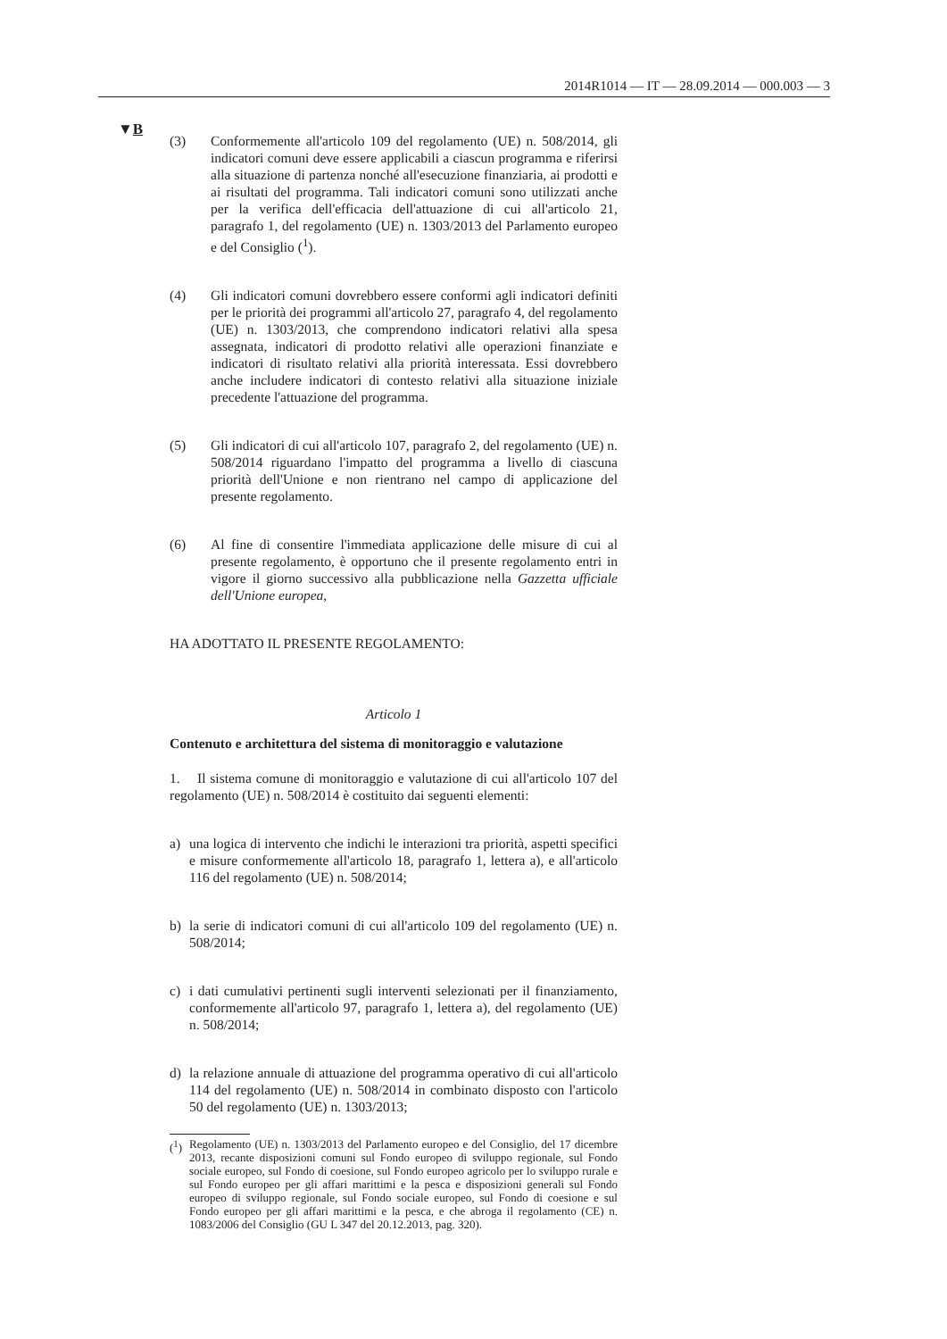2014R1014 — IT — 28.09.2014 — 000.003 — 3
▼B
(3) Conformemente all'articolo 109 del regolamento (UE) n. 508/2014, gli indicatori comuni deve essere applicabili a ciascun programma e riferirsi alla situazione di partenza nonché all'esecuzione finanziaria, ai prodotti e ai risultati del programma. Tali indicatori comuni sono utilizzati anche per la verifica dell'efficacia dell'attuazione di cui all'articolo 21, paragrafo 1, del regolamento (UE) n. 1303/2013 del Parlamento europeo e del Consiglio (<sup>1</sup>).
(4) Gli indicatori comuni dovrebbero essere conformi agli indicatori definiti per le priorità dei programmi all'articolo 27, paragrafo 4, del regolamento (UE) n. 1303/2013, che comprendono indicatori relativi alla spesa assegnata, indicatori di prodotto relativi alle operazioni finanziate e indicatori di risultato relativi alla priorità interessata. Essi dovrebbero anche includere indicatori di contesto relativi alla situazione iniziale precedente l'attuazione del programma.
(5) Gli indicatori di cui all'articolo 107, paragrafo 2, del regolamento (UE) n. 508/2014 riguardano l'impatto del programma a livello di ciascuna priorità dell'Unione e non rientrano nel campo di applicazione del presente regolamento.
(6) Al fine di consentire l'immediata applicazione delle misure di cui al presente regolamento, è opportuno che il presente regolamento entri in vigore il giorno successivo alla pubblicazione nella Gazzetta ufficiale dell'Unione europea,
HA ADOTTATO IL PRESENTE REGOLAMENTO:
Articolo 1
Contenuto e architettura del sistema di monitoraggio e valutazione
1. Il sistema comune di monitoraggio e valutazione di cui all'articolo 107 del regolamento (UE) n. 508/2014 è costituito dai seguenti elementi:
a) una logica di intervento che indichi le interazioni tra priorità, aspetti specifici e misure conformemente all'articolo 18, paragrafo 1, lettera a), e all'articolo 116 del regolamento (UE) n. 508/2014;
b) la serie di indicatori comuni di cui all'articolo 109 del regolamento (UE) n. 508/2014;
c) i dati cumulativi pertinenti sugli interventi selezionati per il finanziamento, conformemente all'articolo 97, paragrafo 1, lettera a), del regolamento (UE) n. 508/2014;
d) la relazione annuale di attuazione del programma operativo di cui all'articolo 114 del regolamento (UE) n. 508/2014 in combinato disposto con l'articolo 50 del regolamento (UE) n. 1303/2013;
(<sup>1</sup>) Regolamento (UE) n. 1303/2013 del Parlamento europeo e del Consiglio, del 17 dicembre 2013, recante disposizioni comuni sul Fondo europeo di sviluppo regionale, sul Fondo sociale europeo, sul Fondo di coesione, sul Fondo europeo agricolo per lo sviluppo rurale e sul Fondo europeo per gli affari marittimi e la pesca e disposizioni generali sul Fondo europeo di sviluppo regionale, sul Fondo sociale europeo, sul Fondo di coesione e sul Fondo europeo per gli affari marittimi e la pesca, e che abroga il regolamento (CE) n. 1083/2006 del Consiglio (GU L 347 del 20.12.2013, pag. 320).